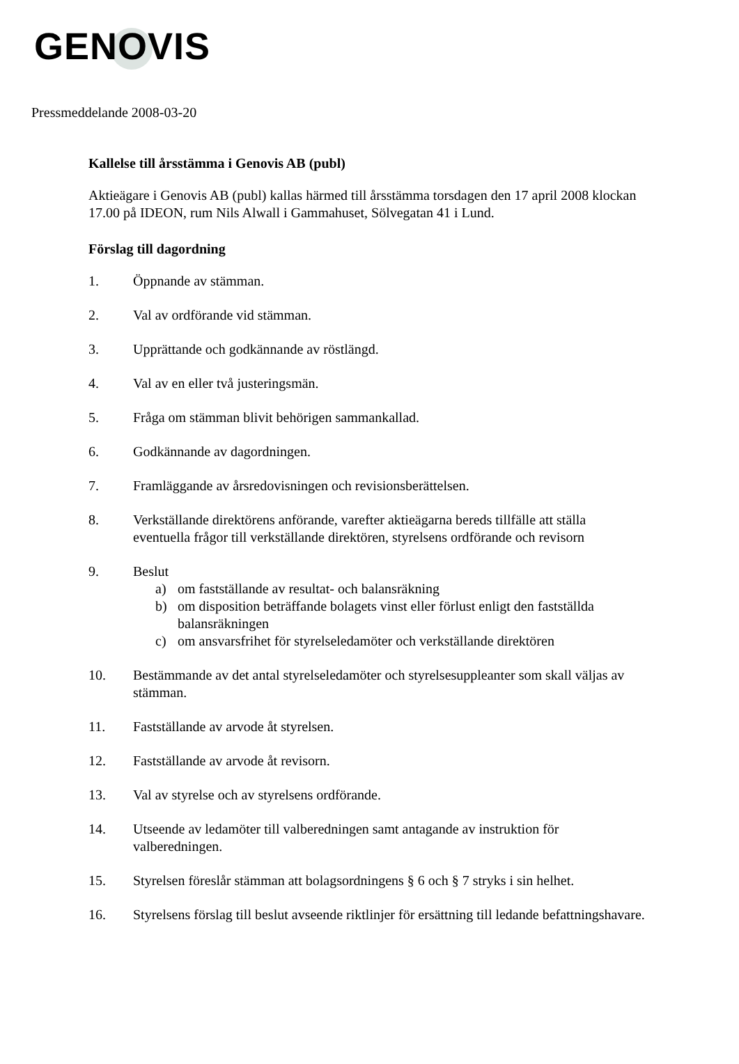GENOVIS
Pressmeddelande 2008-03-20
Kallelse till årsstämma i Genovis AB (publ)
Aktieägare i Genovis AB (publ) kallas härmed till årsstämma torsdagen den 17 april 2008 klockan 17.00 på IDEON, rum Nils Alwall i Gammahuset, Sölvegatan 41 i Lund.
Förslag till dagordning
1. Öppnande av stämman.
2. Val av ordförande vid stämman.
3. Upprättande och godkännande av röstlängd.
4. Val av en eller två justeringsmän.
5. Fråga om stämman blivit behörigen sammankallad.
6. Godkännande av dagordningen.
7. Framläggande av årsredovisningen och revisionsberättelsen.
8. Verkställande direktörens anförande, varefter aktieägarna bereds tillfälle att ställa eventuella frågor till verkställande direktören, styrelsens ordförande och revisorn
9. Beslut
a) om fastställande av resultat- och balansräkning
b) om disposition beträffande bolagets vinst eller förlust enligt den fastställda balansräkningen
c) om ansvarsfrihet för styrelseledamöter och verkställande direktören
10. Bestämmande av det antal styrelseledamöter och styrelsesuppleanter som skall väljas av stämman.
11. Fastställande av arvode åt styrelsen.
12. Fastställande av arvode åt revisorn.
13. Val av styrelse och av styrelsens ordförande.
14. Utseende av ledamöter till valberedningen samt antagande av instruktion för valberedningen.
15. Styrelsen föreslår stämman att bolagsordningens § 6 och § 7 stryks i sin helhet.
16. Styrelsens förslag till beslut avseende riktlinjer för ersättning till ledande befattningshavare.